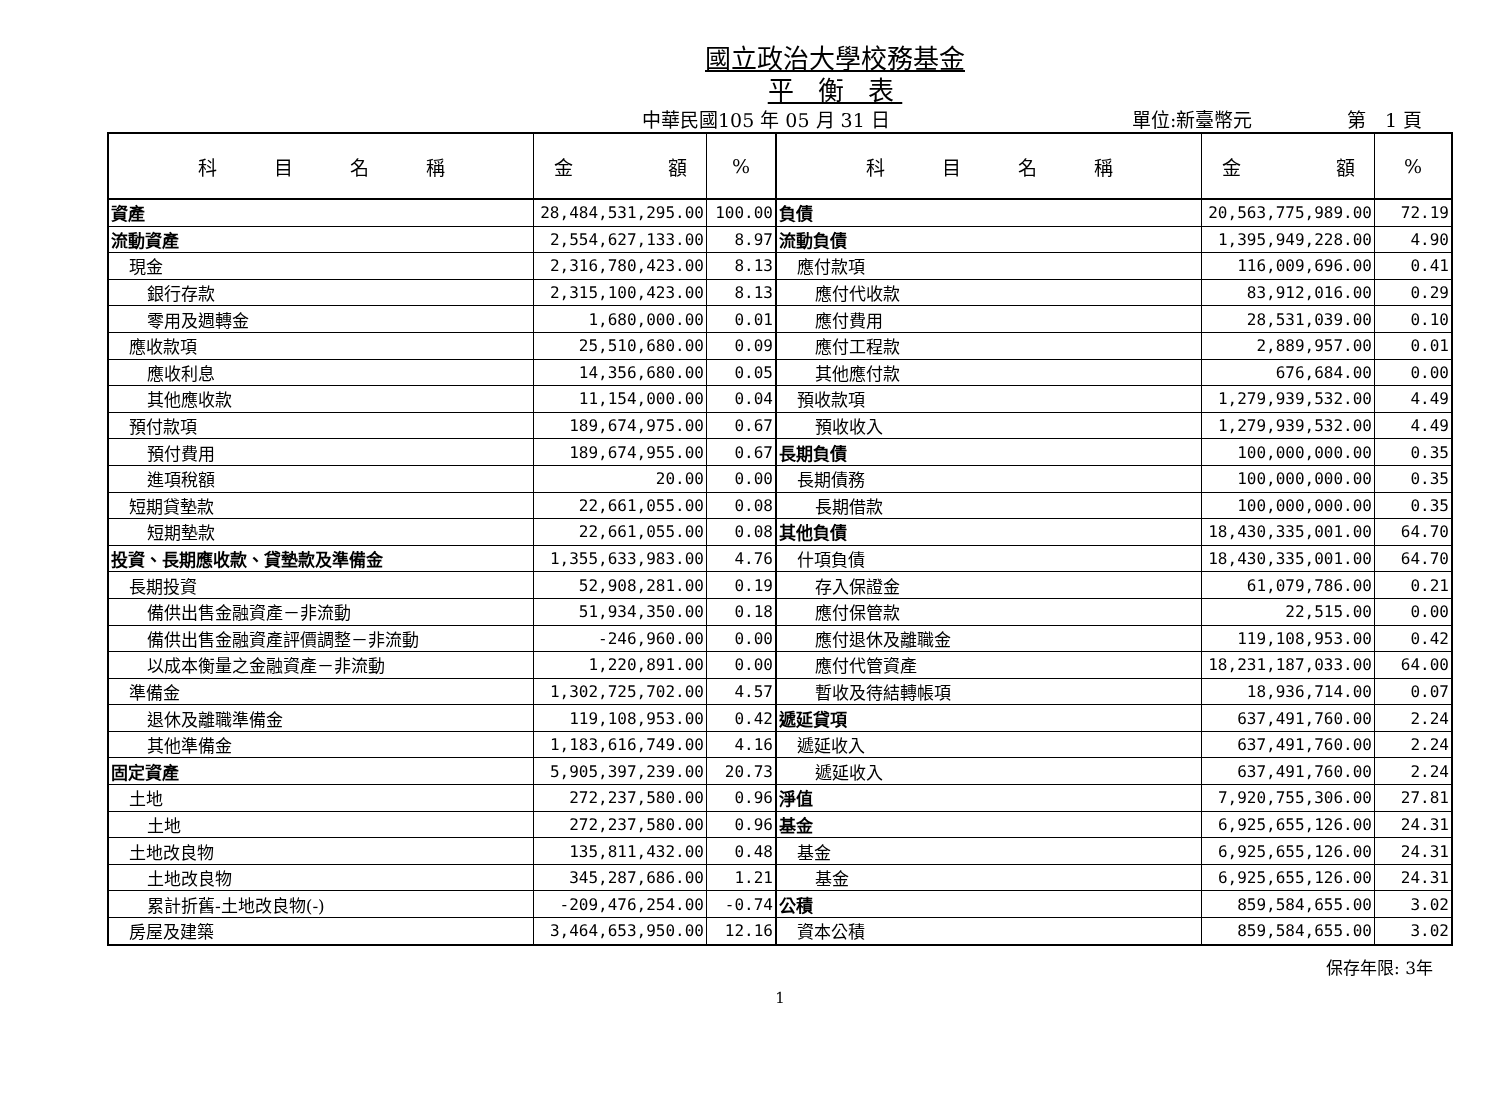國立政治大學校務基金
平 衡 表
中華民國105 年 05 月 31 日 單位:新臺幣元 第　1 頁
| 科 目 名 稱 | 金 額 | % | 科 目 名 稱 | 金 額 | % |
| --- | --- | --- | --- | --- | --- |
| 資產 | 28,484,531,295.00 | 100.00 | 負債 | 20,563,775,989.00 | 72.19 |
| 流動資產 | 2,554,627,133.00 | 8.97 | 流動負債 | 1,395,949,228.00 | 4.90 |
| 現金 | 2,316,780,423.00 | 8.13 | 應付款項 | 116,009,696.00 | 0.41 |
| 銀行存款 | 2,315,100,423.00 | 8.13 | 應付代收款 | 83,912,016.00 | 0.29 |
| 零用及週轉金 | 1,680,000.00 | 0.01 | 應付費用 | 28,531,039.00 | 0.10 |
| 應收款項 | 25,510,680.00 | 0.09 | 應付工程款 | 2,889,957.00 | 0.01 |
| 應收利息 | 14,356,680.00 | 0.05 | 其他應付款 | 676,684.00 | 0.00 |
| 其他應收款 | 11,154,000.00 | 0.04 | 預收款項 | 1,279,939,532.00 | 4.49 |
| 預付款項 | 189,674,975.00 | 0.67 | 預收收入 | 1,279,939,532.00 | 4.49 |
| 預付費用 | 189,674,955.00 | 0.67 | 長期負債 | 100,000,000.00 | 0.35 |
| 進項稅額 | 20.00 | 0.00 | 長期債務 | 100,000,000.00 | 0.35 |
| 短期貸墊款 | 22,661,055.00 | 0.08 | 長期借款 | 100,000,000.00 | 0.35 |
| 短期墊款 | 22,661,055.00 | 0.08 | 其他負債 | 18,430,335,001.00 | 64.70 |
| 投資、長期應收款、貸墊款及準備金 | 1,355,633,983.00 | 4.76 | 什項負債 | 18,430,335,001.00 | 64.70 |
| 長期投資 | 52,908,281.00 | 0.19 | 存入保證金 | 61,079,786.00 | 0.21 |
| 備供出售金融資產－非流動 | 51,934,350.00 | 0.18 | 應付保管款 | 22,515.00 | 0.00 |
| 備供出售金融資產評價調整－非流動 | -246,960.00 | 0.00 | 應付退休及離職金 | 119,108,953.00 | 0.42 |
| 以成本衡量之金融資產－非流動 | 1,220,891.00 | 0.00 | 應付代管資產 | 18,231,187,033.00 | 64.00 |
| 準備金 | 1,302,725,702.00 | 4.57 | 暫收及待結轉帳項 | 18,936,714.00 | 0.07 |
| 退休及離職準備金 | 119,108,953.00 | 0.42 | 遞延貸項 | 637,491,760.00 | 2.24 |
| 其他準備金 | 1,183,616,749.00 | 4.16 | 遞延收入 | 637,491,760.00 | 2.24 |
| 固定資產 | 5,905,397,239.00 | 20.73 | 遞延收入 | 637,491,760.00 | 2.24 |
| 土地 | 272,237,580.00 | 0.96 | 淨值 | 7,920,755,306.00 | 27.81 |
| 土地 | 272,237,580.00 | 0.96 | 基金 | 6,925,655,126.00 | 24.31 |
| 土地改良物 | 135,811,432.00 | 0.48 | 基金 | 6,925,655,126.00 | 24.31 |
| 土地改良物 | 345,287,686.00 | 1.21 | 基金 | 6,925,655,126.00 | 24.31 |
| 累計折舊-土地改良物(-) | -209,476,254.00 | -0.74 | 公積 | 859,584,655.00 | 3.02 |
| 房屋及建築 | 3,464,653,950.00 | 12.16 | 資本公積 | 859,584,655.00 | 3.02 |
保存年限: 3年
1